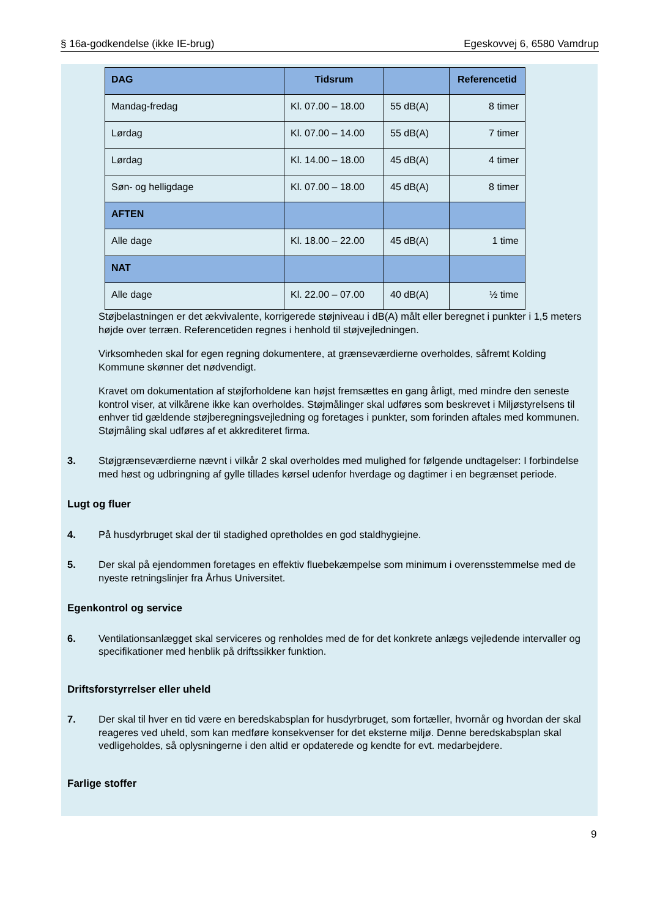§ 16a-godkendelse (ikke IE-brug) Egeskovvej 6, 6580 Vamdrup
| DAG | Tidsrum | | Referencetid |
| --- | --- | --- | --- |
| Mandag-fredag | Kl. 07.00 – 18.00 | 55 dB(A) | 8 timer |
| Lørdag | Kl. 07.00 – 14.00 | 55 dB(A) | 7 timer |
| Lørdag | Kl. 14.00 – 18.00 | 45 dB(A) | 4 timer |
| Søn- og helligdage | Kl. 07.00 – 18.00 | 45 dB(A) | 8 timer |
| AFTEN | | | |
| Alle dage | Kl. 18.00 – 22.00 | 45 dB(A) | 1 time |
| NAT | | | |
| Alle dage | Kl. 22.00 – 07.00 | 40 dB(A) | ½ time |
Støjbelastningen er det ækvivalente, korrigerede støjniveau i dB(A) målt eller beregnet i punkter i 1,5 meters højde over terræn. Referencetiden regnes i henhold til støjvejledningen.
Virksomheden skal for egen regning dokumentere, at grænseværdierne overholdes, såfremt Kolding Kommune skønner det nødvendigt.
Kravet om dokumentation af støjforholdene kan højst fremsættes en gang årligt, med mindre den seneste kontrol viser, at vilkårene ikke kan overholdes. Støjmålinger skal udføres som beskrevet i Miljøstyrelsens til enhver tid gældende støjberegningsvejledning og foretages i punkter, som forinden aftales med kommunen. Støjmåling skal udføres af et akkrediteret firma.
3. Støjgrænseværdierne nævnt i vilkår 2 skal overholdes med mulighed for følgende undtagelser: I forbindelse med høst og udbringning af gylle tillades kørsel udenfor hverdage og dagtimer i en begrænset periode.
Lugt og fluer
4. På husdyrbruget skal der til stadighed opretholdes en god staldhygiejne.
5. Der skal på ejendommen foretages en effektiv fluebekæmpelse som minimum i overensstemmelse med de nyeste retningslinjer fra Århus Universitet.
Egenkontrol og service
6. Ventilationsanlægget skal serviceres og renholdes med de for det konkrete anlægs vejledende intervaller og specifikationer med henblik på driftssikker funktion.
Driftsforstyrrelser eller uheld
7. Der skal til hver en tid være en beredskabsplan for husdyrbruget, som fortæller, hvornår og hvordan der skal reageres ved uheld, som kan medføre konsekvenser for det eksterne miljø. Denne beredskabsplan skal vedligeholdes, så oplysningerne i den altid er opdaterede og kendte for evt. medarbejdere.
Farlige stoffer
9